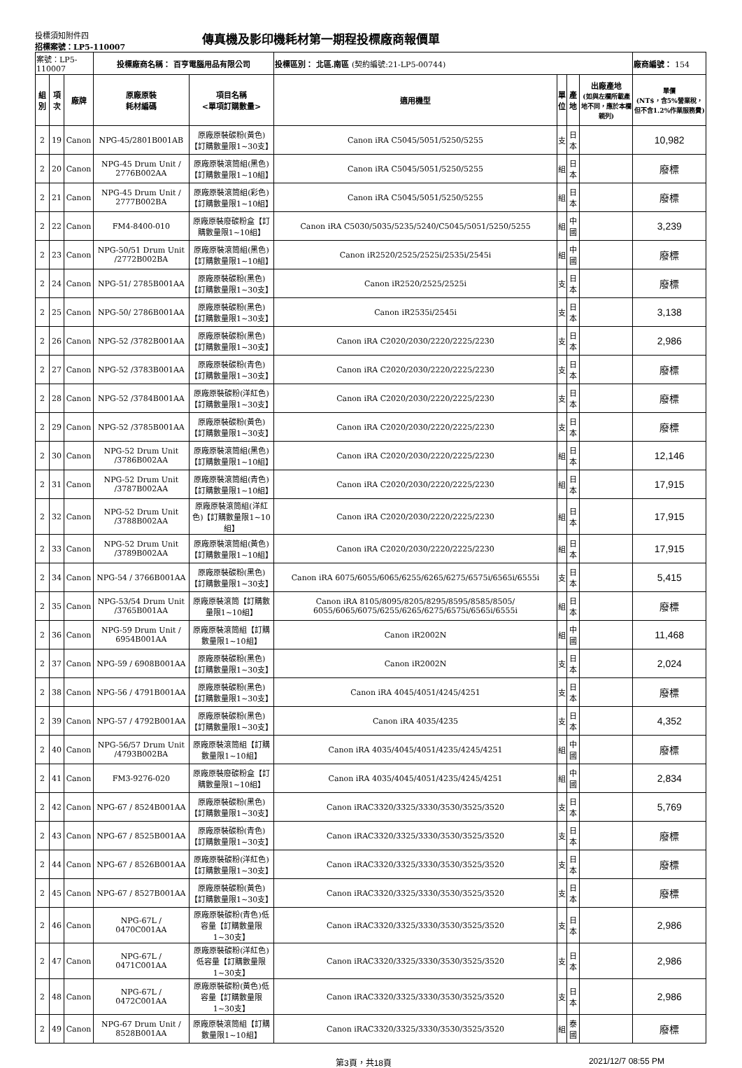投標須知附件四
招標案號：LP5-110007
傳真機及影印機耗材第一期程投標廠商報價單
| 案號：LP5-110007 | | | 投標廠商名稱： 百亨電腦用品有限公司 | | 投標區別： 北區.南區 (契約編號:21-LP5-00744) | | | | 廠商編號： 154 |
| 組別 | 項次 | 廠牌 | 原廠原裝 耗材編碼 | 項目名稱 <單項訂購數量> | 適用機型 | 單 位 | 產地 | 出廠產地 (如與左欄所載產地不同，應於本欄親列) | 單價 (NT$，含5%營業稅，但不含1.2%作業服務費) |
| 2 | 19 | Canon | NPG-45/2801B001AB | 原廠原裝碳粉(黃色)【訂購數量限1~30支】 | Canon iRA C5045/5051/5250/5255 | 支 | 日本 | | 10,982 |
| 2 | 20 | Canon | NPG-45 Drum Unit / 2776B002AA | 原廠原裝滾筒組(黑色)【訂購數量限1~10組】 | Canon iRA C5045/5051/5250/5255 | 組 | 日本 | | 廢標 |
| 2 | 21 | Canon | NPG-45 Drum Unit / 2777B002BA | 原廠原裝滾筒組(彩色)【訂購數量限1~10組】 | Canon iRA C5045/5051/5250/5255 | 組 | 日本 | | 廢標 |
| 2 | 22 | Canon | FM4-8400-010 | 原廠原裝廢碳粉盒【訂購數量限1~10組】 | Canon iRA C5030/5035/5235/5240/C5045/5051/5250/5255 | 組 | 中國 | | 3,239 |
| 2 | 23 | Canon | NPG-50/51 Drum Unit /2772B002BA | 原廠原裝滾筒組(黑色)【訂購數量限1~10組】 | Canon iR2520/2525/2525i/2535i/2545i | 組 | 中國 | | 廢標 |
| 2 | 24 | Canon | NPG-51/ 2785B001AA | 原廠原裝碳粉(黑色)【訂購數量限1~30支】 | Canon iR2520/2525/2525i | 支 | 日本 | | 廢標 |
| 2 | 25 | Canon | NPG-50/ 2786B001AA | 原廠原裝碳粉(黑色)【訂購數量限1~30支】 | Canon iR2535i/2545i | 支 | 日本 | | 3,138 |
| 2 | 26 | Canon | NPG-52 /3782B001AA | 原廠原裝碳粉(黑色)【訂購數量限1~30支】 | Canon iRA C2020/2030/2220/2225/2230 | 支 | 日本 | | 2,986 |
| 2 | 27 | Canon | NPG-52 /3783B001AA | 原廠原裝碳粉(青色)【訂購數量限1~30支】 | Canon iRA C2020/2030/2220/2225/2230 | 支 | 日本 | | 廢標 |
| 2 | 28 | Canon | NPG-52 /3784B001AA | 原廠原裝碳粉(洋紅色)【訂購數量限1~30支】 | Canon iRA C2020/2030/2220/2225/2230 | 支 | 日本 | | 廢標 |
| 2 | 29 | Canon | NPG-52 /3785B001AA | 原廠原裝碳粉(黃色)【訂購數量限1~30支】 | Canon iRA C2020/2030/2220/2225/2230 | 支 | 日本 | | 廢標 |
| 2 | 30 | Canon | NPG-52 Drum Unit /3786B002AA | 原廠原裝滾筒組(黑色)【訂購數量限1~10組】 | Canon iRA C2020/2030/2220/2225/2230 | 組 | 日本 | | 12,146 |
| 2 | 31 | Canon | NPG-52 Drum Unit /3787B002AA | 原廠原裝滾筒組(青色)【訂購數量限1~10組】 | Canon iRA C2020/2030/2220/2225/2230 | 組 | 日本 | | 17,915 |
| 2 | 32 | Canon | NPG-52 Drum Unit /3788B002AA | 原廠原裝滾筒組(洋紅色)【訂購數量限1~10組】 | Canon iRA C2020/2030/2220/2225/2230 | 組 | 日本 | | 17,915 |
| 2 | 33 | Canon | NPG-52 Drum Unit /3789B002AA | 原廠原裝滾筒組(黃色)【訂購數量限1~10組】 | Canon iRA C2020/2030/2220/2225/2230 | 組 | 日本 | | 17,915 |
| 2 | 34 | Canon | NPG-54 / 3766B001AA | 原廠原裝碳粉(黑色)【訂購數量限1~30支】 | Canon iRA 6075/6055/6065/6255/6265/6275/6575i/6565i/6555i | 支 | 日本 | | 5,415 |
| 2 | 35 | Canon | NPG-53/54 Drum Unit /3765B001AA | 原廠原裝滾筒【訂購數量限1~10組】 | Canon iRA 8105/8095/8205/8295/8595/8585/8505/ 6055/6065/6075/6255/6265/6275/6575i/6565i/6555i | 組 | 日本 | | 廢標 |
| 2 | 36 | Canon | NPG-59 Drum Unit / 6954B001AA | 原廠原裝滾筒組【訂購數量限1~10組】 | Canon iR2002N | 組 | 中國 | | 11,468 |
| 2 | 37 | Canon | NPG-59 / 6908B001AA | 原廠原裝碳粉(黑色)【訂購數量限1~30支】 | Canon iR2002N | 支 | 日本 | | 2,024 |
| 2 | 38 | Canon | NPG-56 / 4791B001AA | 原廠原裝碳粉(黑色)【訂購數量限1~30支】 | Canon iRA 4045/4051/4245/4251 | 支 | 日本 | | 廢標 |
| 2 | 39 | Canon | NPG-57 / 4792B001AA | 原廠原裝碳粉(黑色)【訂購數量限1~30支】 | Canon iRA 4035/4235 | 支 | 日本 | | 4,352 |
| 2 | 40 | Canon | NPG-56/57 Drum Unit /4793B002BA | 原廠原裝滾筒組【訂購數量限1~10組】 | Canon iRA 4035/4045/4051/4235/4245/4251 | 組 | 中國 | | 廢標 |
| 2 | 41 | Canon | FM3-9276-020 | 原廠原裝廢碳粉盒【訂購數量限1~10組】 | Canon iRA 4035/4045/4051/4235/4245/4251 | 組 | 中國 | | 2,834 |
| 2 | 42 | Canon | NPG-67 / 8524B001AA | 原廠原裝碳粉(黑色)【訂購數量限1~30支】 | Canon iRAC3320/3325/3330/3530/3525/3520 | 支 | 日本 | | 5,769 |
| 2 | 43 | Canon | NPG-67 / 8525B001AA | 原廠原裝碳粉(青色)【訂購數量限1~30支】 | Canon iRAC3320/3325/3330/3530/3525/3520 | 支 | 日本 | | 廢標 |
| 2 | 44 | Canon | NPG-67 / 8526B001AA | 原廠原裝碳粉(洋紅色)【訂購數量限1~30支】 | Canon iRAC3320/3325/3330/3530/3525/3520 | 支 | 日本 | | 廢標 |
| 2 | 45 | Canon | NPG-67 / 8527B001AA | 原廠原裝碳粉(黃色)【訂購數量限1~30支】 | Canon iRAC3320/3325/3330/3530/3525/3520 | 支 | 日本 | | 廢標 |
| 2 | 46 | Canon | NPG-67L / 0470C001AA | 原廠原裝碳粉(青色)低容量【訂購數量限1~30支】 | Canon iRAC3320/3325/3330/3530/3525/3520 | 支 | 日本 | | 2,986 |
| 2 | 47 | Canon | NPG-67L / 0471C001AA | 原廠原裝碳粉(洋紅色)低容量【訂購數量限1~30支】 | Canon iRAC3320/3325/3330/3530/3525/3520 | 支 | 日本 | | 2,986 |
| 2 | 48 | Canon | NPG-67L / 0472C001AA | 原廠原裝碳粉(黃色)低容量【訂購數量限1~30支】 | Canon iRAC3320/3325/3330/3530/3525/3520 | 支 | 日本 | | 2,986 |
| 2 | 49 | Canon | NPG-67 Drum Unit / 8528B001AA | 原廠原裝滾筒組【訂購數量限1~10組】 | Canon iRAC3320/3325/3330/3530/3525/3520 | 組 | 泰國 | | 廢標 |
第3頁，共18頁 2021/12/7 08:55 PM